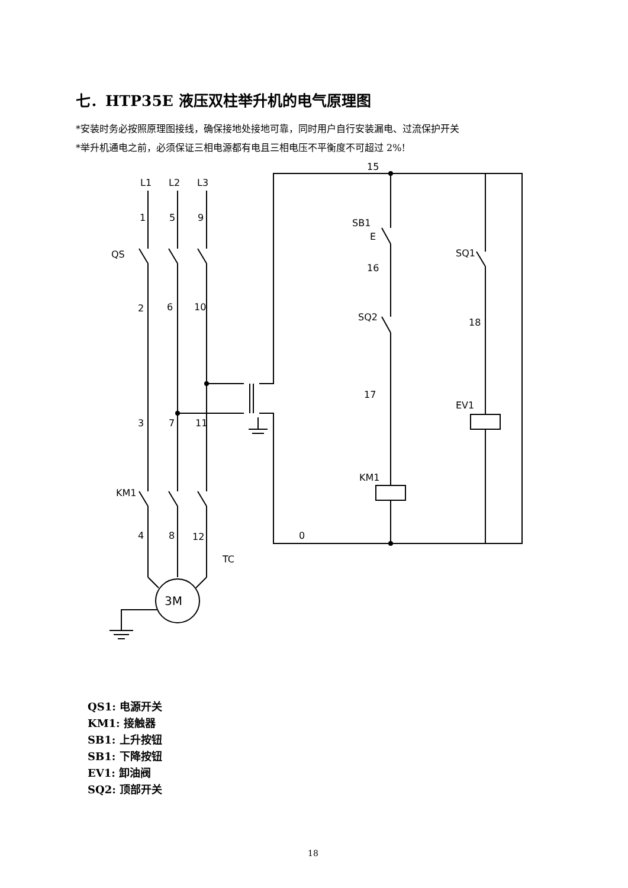七．HTP35E 液压双柱举升机的电气原理图
*安装时务必按照原理图接线，确保接地处接地可靠，同时用户自行安装漏电、过流保护开关
*举升机通电之前，必须保证三相电源都有电且三相电压不平衡度不可超过 2%!
L1
L2
L3
1
5
9
QS
2
6
10
3
7
11
KM1
4
8
12
TC
3M
15
SB1
E
16
SQ2
17
KM1
0
SQ1
18
EV1
QS1: 电源开关
KM1: 接触器
SB1: 上升按钮
SB1: 下降按钮
EV1: 卸油阀
SQ2: 顶部开关
18